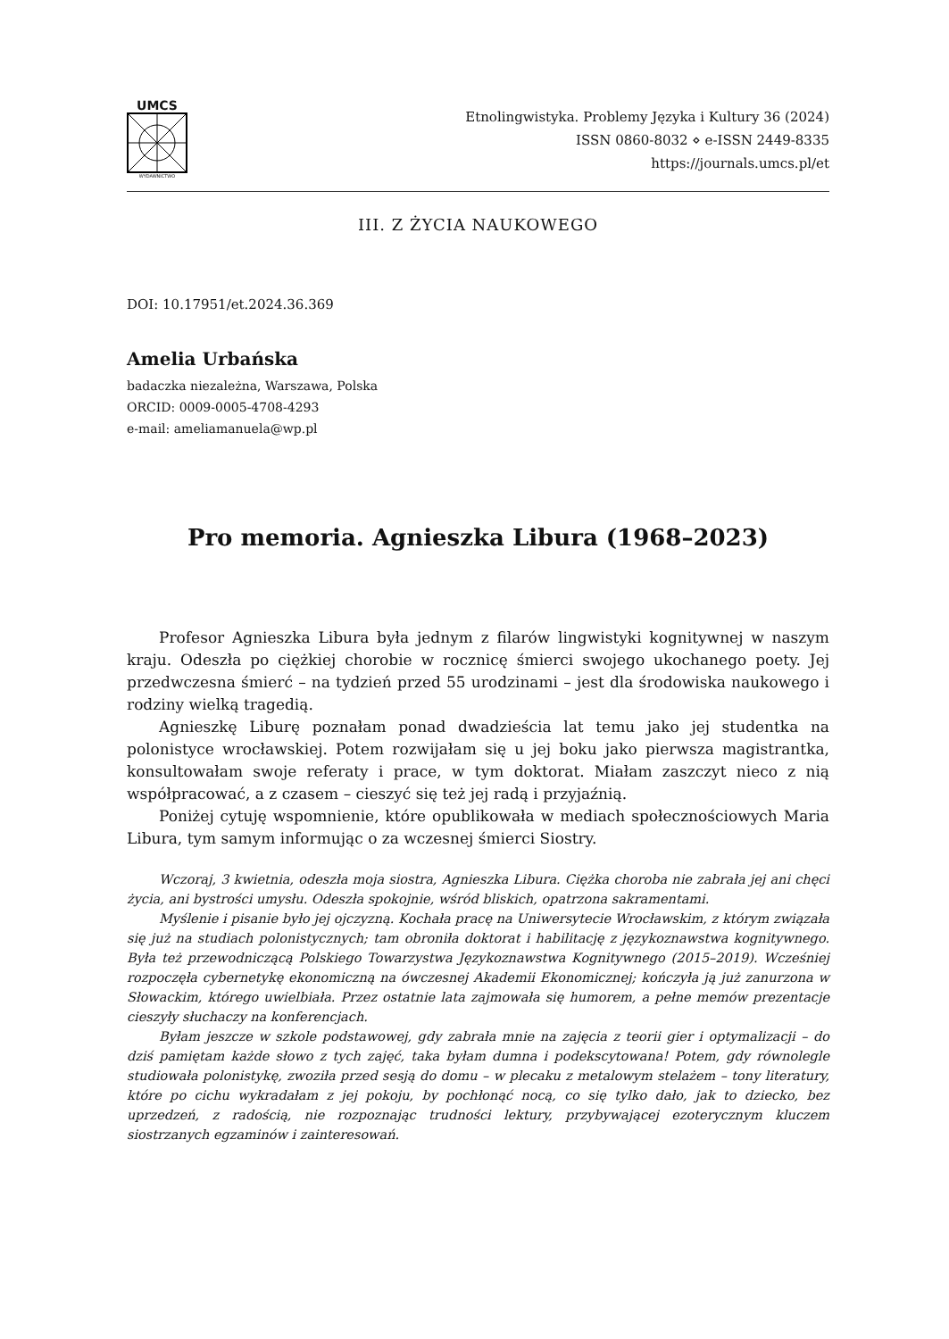UMCS
WYDAWNICTWO
Etnolingwistyka. Problemy Języka i Kultury 36 (2024)
ISSN 0860-8032 ⋄ e-ISSN 2449-8335
https://journals.umcs.pl/et
III. Z ŻYCIA NAUKOWEGO
DOI: 10.17951/et.2024.36.369
Amelia Urbańska
badaczka niezależna, Warszawa, Polska
ORCID: 0009-0005-4708-4293
e-mail: ameliamanuela@wp.pl
Pro memoria. Agnieszka Libura (1968–2023)
Profesor Agnieszka Libura była jednym z filarów lingwistyki kognitywnej w naszym kraju. Odeszła po ciężkiej chorobie w rocznicę śmierci swojego ukochanego poety. Jej przedwczesna śmierć – na tydzień przed 55 urodzinami – jest dla środowiska naukowego i rodziny wielką tragedią.
Agnieszkę Liburę poznałam ponad dwadzieścia lat temu jako jej studentka na polonistyce wrocławskiej. Potem rozwijałam się u jej boku jako pierwsza magistrantka, konsultowałam swoje referaty i prace, w tym doktorat. Miałam zaszczyt nieco z nią współpracować, a z czasem – cieszyć się też jej radą i przyjaźnią.
Poniżej cytuję wspomnienie, które opublikowała w mediach społecznościowych Maria Libura, tym samym informując o za wczesnej śmierci Siostry.
Wczoraj, 3 kwietnia, odeszła moja siostra, Agnieszka Libura. Ciężka choroba nie zabrała jej ani chęci życia, ani bystrości umysłu. Odeszła spokojnie, wśród bliskich, opatrzona sakramentami.
Myślenie i pisanie było jej ojczyzną. Kochała pracę na Uniwersytecie Wrocławskim, z którym związała się już na studiach polonistycznych; tam obroniła doktorat i habilitację z językoznawstwa kognitywnego. Była też przewodniczącą Polskiego Towarzystwa Językoznawstwa Kognitywnego (2015–2019). Wcześniej rozpoczęła cybernetykę ekonomiczną na ówczesnej Akademii Ekonomicznej; kończyła ją już zanurzona w Słowackim, którego uwielbiała. Przez ostatnie lata zajmowała się humorem, a pełne memów prezentacje cieszyły słuchaczy na konferencjach.
Byłam jeszcze w szkole podstawowej, gdy zabrała mnie na zajęcia z teorii gier i optymalizacji – do dziś pamiętam każde słowo z tych zajęć, taka byłam dumna i podekscytowana! Potem, gdy równolegle studiowała polonistykę, zwoziła przed sesją do domu – w plecaku z metalowym stelażem – tony literatury, które po cichu wykradałam z jej pokoju, by pochłonąć nocą, co się tylko dało, jak to dziecko, bez uprzedzeń, z radością, nie rozpoznając trudności lektury, przybywającej ezoterycznym kluczem siostrzanych egzaminów i zainteresowań.